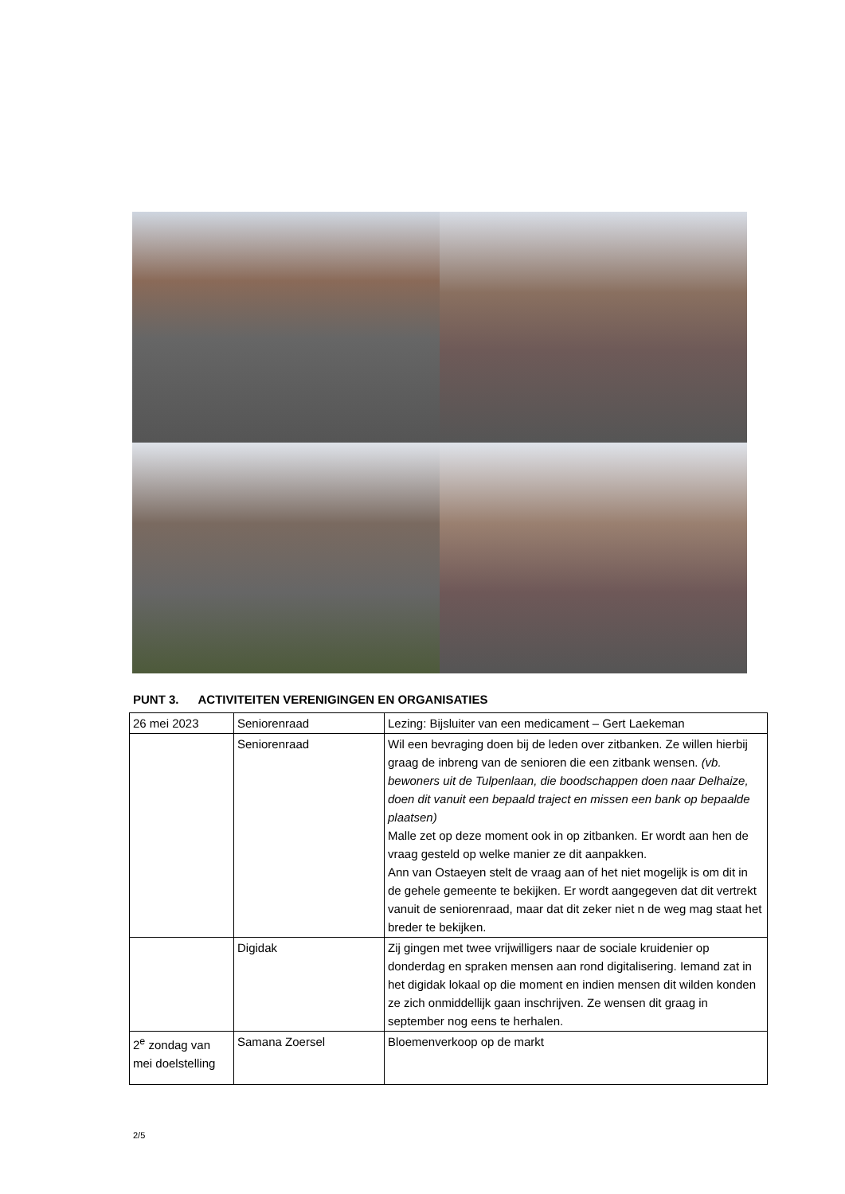PUNT 3. ACTIVITEITEN VERENIGINGEN EN ORGANISATIES
| 26 mei 2023 | Seniorenraad | Lezing: Bijsluiter van een medicament – Gert Laekeman |
| | Seniorenraad | Wil een bevraging doen bij de leden over zitbanken. Ze willen hierbij graag de inbreng van de senioren die een zitbank wensen. (vb. bewoners uit de Tulpenlaan, die boodschappen doen naar Delhaize, doen dit vanuit een bepaald traject en missen een bank op bepaalde plaatsen) Malle zet op deze moment ook in op zitbanken. Er wordt aan hen de vraag gesteld op welke manier ze dit aanpakken. Ann van Ostaeyen stelt de vraag aan of het niet mogelijk is om dit in de gehele gemeente te bekijken. Er wordt aangegeven dat dit vertrekt vanuit de seniorenraad, maar dat dit zeker niet n de weg mag staat het breder te bekijken. |
| | Digidak | Zij gingen met twee vrijwilligers naar de sociale kruidenier op donderdag en spraken mensen aan rond digitalisering. Iemand zat in het digidak lokaal op die moment en indien mensen dit wilden konden ze zich onmiddellijk gaan inschrijven. Ze wensen dit graag in september nog eens te herhalen. |
| 2<sup>e</sup> zondag van mei doelstelling | Samana Zoersel | Bloemenverkoop op de markt |
2/5